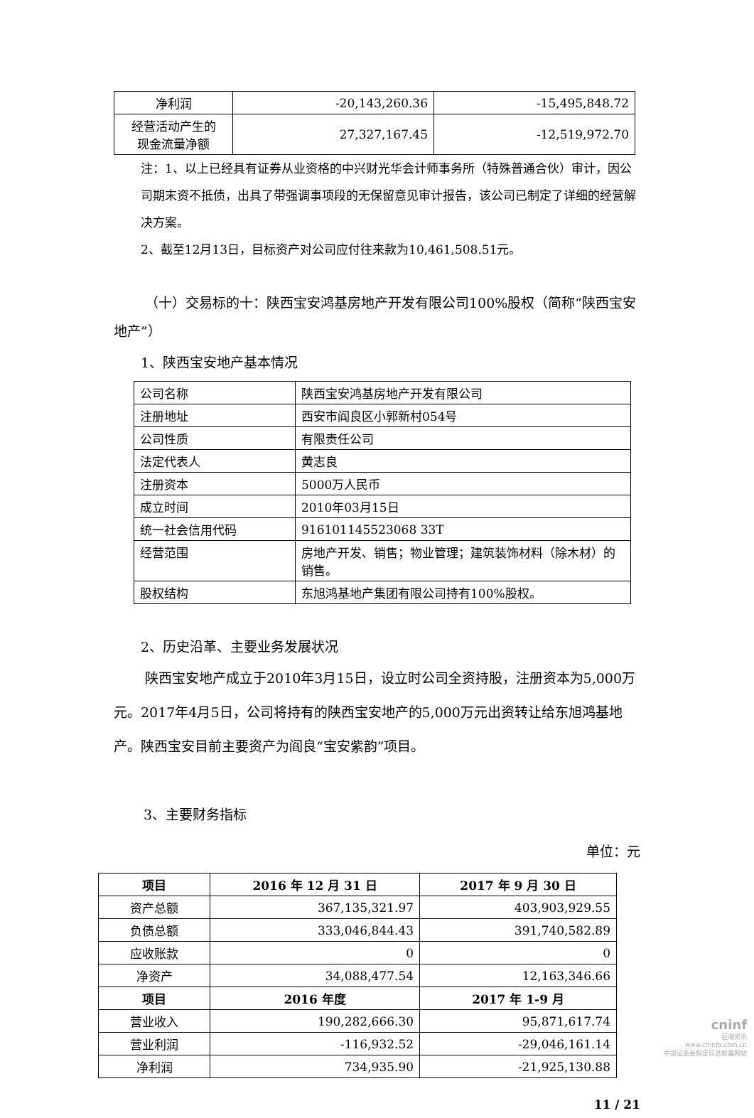| 净利润 | -20,143,260.36 | -15,495,848.72 |
| 经营活动产生的 现金流量净额 | 27,327,167.45 | -12,519,972.70 |
注：1、以上已经具有证券从业资格的中兴财光华会计师事务所（特殊普通合伙）审计，因公司期末资不抵债，出具了带强调事项段的无保留意见审计报告，该公司已制定了详细的经营解决方案。
2、截至12月13日，目标资产对公司应付往来款为10,461,508.51元。
（十）交易标的十：陕西宝安鸿基房地产开发有限公司100%股权（简称“陕西宝安地产”）
1、陕西宝安地产基本情况
| 公司名称 | 陕西宝安鸿基房地产开发有限公司 |
| 注册地址 | 西安市阎良区小郭新村054号 |
| 公司性质 | 有限责任公司 |
| 法定代表人 | 黄志良 |
| 注册资本 | 5000万人民币 |
| 成立时间 | 2010年03月15日 |
| 统一社会信用代码 | 916101145523068 33T |
| 经营范围 | 房地产开发、销售；物业管理；建筑装饰材料（除木材）的销售。 |
| 股权结构 | 东旭鸿基地产集团有限公司持有100%股权。 |
2、历史沿革、主要业务发展状况
陕西宝安地产成立于2010年3月15日，设立时公司全资持股，注册资本为5,000万元。2017年4月5日，公司将持有的陕西宝安地产的5,000万元出资转让给东旭鸿基地产。陕西宝安目前主要资产为阎良“宝安紫韵”项目。
3、主要财务指标
单位：元
| 项目 | 2016 年 12 月 31 日 | 2017 年 9 月 30 日 |
| --- | --- | --- |
| 资产总额 | 367,135,321.97 | 403,903,929.55 |
| 负债总额 | 333,046,844.43 | 391,740,582.89 |
| 应收账款 | 0 | 0 |
| 净资产 | 34,088,477.54 | 12,163,346.66 |
| 项目 | 2016 年度 | 2017 年 1-9 月 |
| 营业收入 | 190,282,666.30 | 95,871,617.74 |
| 营业利润 | -116,932.52 | -29,046,161.14 |
| 净利润 | 734,935.90 | -21,925,130.88 |
11 / 21
cninf
巨潮资讯
www.cninfo.com.cn
中国证监会指定信息披露网站